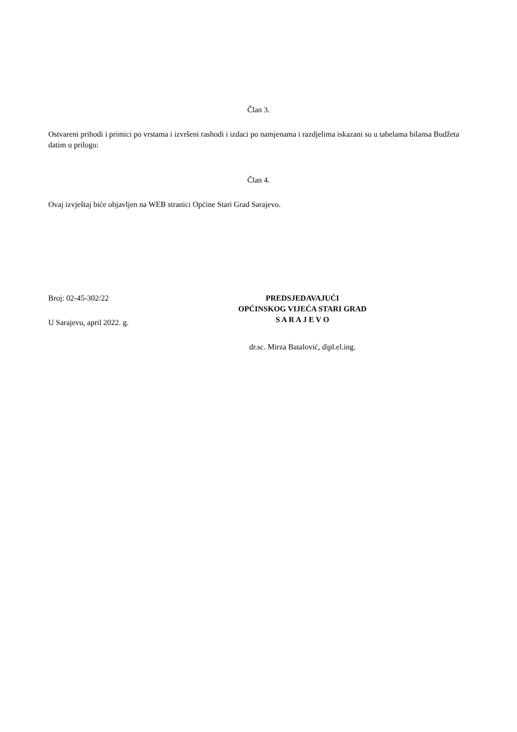Član 3.
Ostvareni prihodi i primici po vrstama i izvršeni rashodi i izdaci po namjenama i razdjelima iskazani su u tabelama bilansa Budžeta datim u prilogu:
Član 4.
Ovaj izvještaj biće objavljen na WEB stranici Općine Stari Grad Sarajevo.
Broj: 02-45-302/22
PREDSJEDAVAJUĆI
OPĆINSKOG VIJEĆA STARI GRAD
S A R A J E V O
U Sarajevu, april 2022. g.
dr.sc. Mirza Batalović, dipl.el.ing.